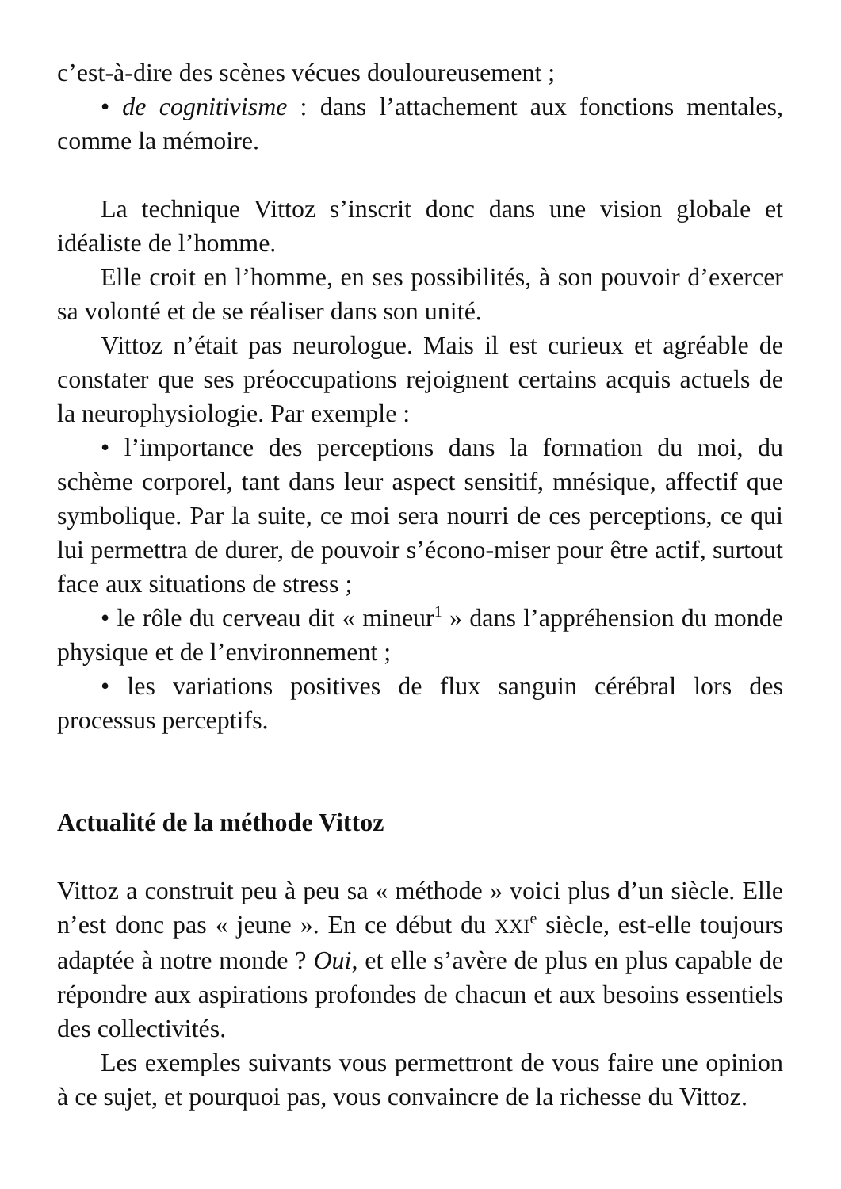c’est-à-dire des scènes vécues douloureusement ;
• de cognitivisme : dans l’attachement aux fonctions mentales, comme la mémoire.
La technique Vittoz s’inscrit donc dans une vision globale et idéaliste de l’homme.
Elle croit en l’homme, en ses possibilités, à son pouvoir d’exercer sa volonté et de se réaliser dans son unité.
Vittoz n’était pas neurologue. Mais il est curieux et agréable de constater que ses préoccupations rejoignent certains acquis actuels de la neurophysiologie. Par exemple :
• l’importance des perceptions dans la formation du moi, du schème corporel, tant dans leur aspect sensitif, mnésique, affectif que symbolique. Par la suite, ce moi sera nourri de ces perceptions, ce qui lui permettra de durer, de pouvoir s’écono-miser pour être actif, surtout face aux situations de stress ;
• le rôle du cerveau dit « mineur<sup>1</sup> » dans l’appréhension du monde physique et de l’environnement ;
• les variations positives de flux sanguin cérébral lors des processus perceptifs.
Actualité de la méthode Vittoz
Vittoz a construit peu à peu sa « méthode » voici plus d’un siècle. Elle n’est donc pas « jeune ». En ce début du XXI<sup>e</sup> siècle, est-elle toujours adaptée à notre monde ? Oui, et elle s’avère de plus en plus capable de répondre aux aspirations profondes de chacun et aux besoins essentiels des collectivités.
Les exemples suivants vous permettront de vous faire une opinion à ce sujet, et pourquoi pas, vous convaincre de la richesse du Vittoz.